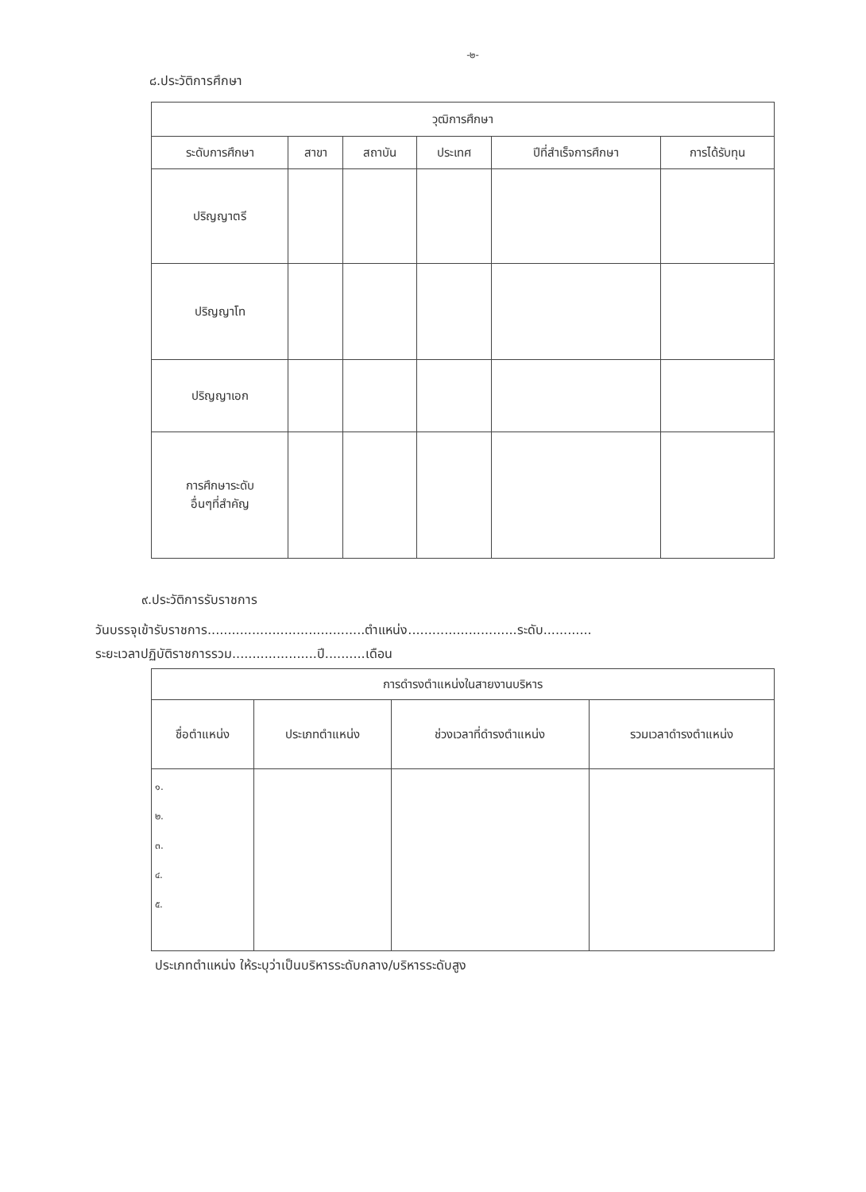-๒-
๘.ประวัติการศึกษา
| วุฒิการศึกษา | | | | | |
| --- | --- | --- | --- | --- | --- |
| ระดับการศึกษา | สาขา | สถาบัน | ประเทศ | ปีที่สำเร็จการศึกษา | การได้รับทุน |
| ปริญญาตรี | | | | | |
| ปริญญาโท | | | | | |
| ปริญญาเอก | | | | | |
| การศึกษาระดับ อื่นๆที่สำคัญ | | | | | |
๙.ประวัติการรับราชการ
วันบรรจุเข้ารับราชการ.......................................ตำแหน่ง...........................ระดับ............
ระยะเวลาปฏิบัติราชการรวม.....................ปี..........เดือน
| การดำรงตำแหน่งในสายงานบริหาร | | | |
| --- | --- | --- | --- |
| ชื่อตำแหน่ง | ประเภทตำแหน่ง | ช่วงเวลาที่ดำรงตำแหน่ง | รวมเวลาดำรงตำแหน่ง |
| ๑. ๒. ๓. ๔. ๕. | | | |
ประเภทตำแหน่ง ให้ระบุว่าเป็นบริหารระดับกลาง/บริหารระดับสูง